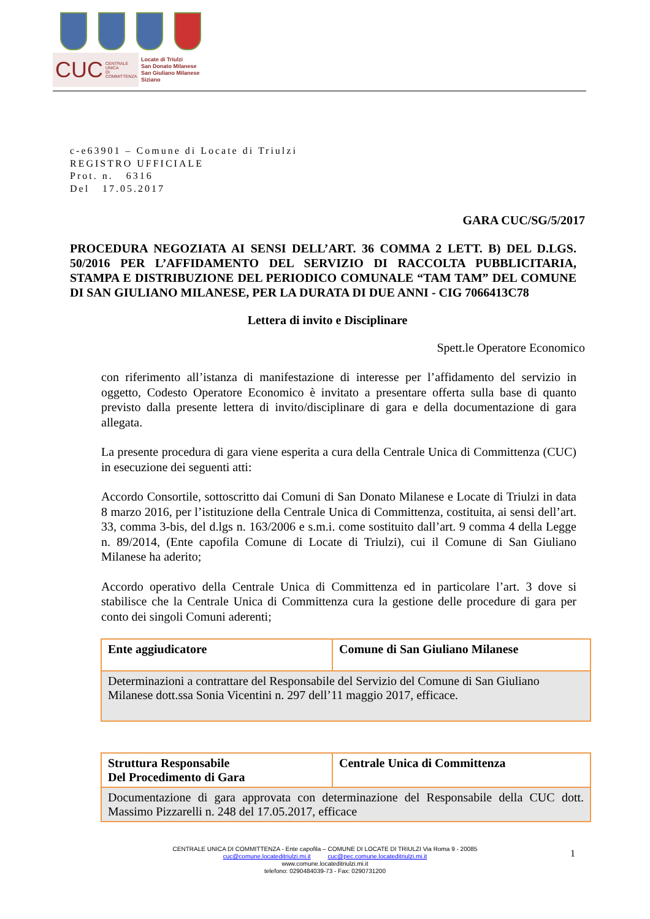CUC CENTRALE UNICA
DI COMMITTENZA
Locate di Triulzi
San Donato Milanese
San Giuliano Milanese
Siziano
c-e63901 – Comune di Locate di Triulzi
REGISTRO UFFICIALE
Prot. n. 6316
Del 17.05.2017
GARA CUC/SG/5/2017
PROCEDURA NEGOZIATA AI SENSI DELL’ART. 36 COMMA 2 LETT. B) DEL D.LGS. 50/2016 PER L’AFFIDAMENTO DEL SERVIZIO DI RACCOLTA PUBBLICITARIA, STAMPA E DISTRIBUZIONE DEL PERIODICO COMUNALE “TAM TAM” DEL COMUNE DI SAN GIULIANO MILANESE, PER LA DURATA DI DUE ANNI - CIG 7066413C78
Lettera di invito e Disciplinare
Spett.le Operatore Economico
con riferimento all’istanza di manifestazione di interesse per l’affidamento del servizio in oggetto, Codesto Operatore Economico è invitato a presentare offerta sulla base di quanto previsto dalla presente lettera di invito/disciplinare di gara e della documentazione di gara allegata.
La presente procedura di gara viene esperita a cura della Centrale Unica di Committenza (CUC) in esecuzione dei seguenti atti:
Accordo Consortile, sottoscritto dai Comuni di San Donato Milanese e Locate di Triulzi in data 8 marzo 2016, per l’istituzione della Centrale Unica di Committenza, costituita, ai sensi dell’art. 33, comma 3-bis, del d.lgs n. 163/2006 e s.m.i. come sostituito dall’art. 9 comma 4 della Legge n. 89/2014, (Ente capofila Comune di Locate di Triulzi), cui il Comune di San Giuliano Milanese ha aderito;
Accordo operativo della Centrale Unica di Committenza ed in particolare l’art. 3 dove si stabilisce che la Centrale Unica di Committenza cura la gestione delle procedure di gara per conto dei singoli Comuni aderenti;
| Ente aggiudicatore | Comune di San Giuliano Milanese |
| Determinazioni a contrattare del Responsabile del Servizio del Comune di San Giuliano Milanese dott.ssa Sonia Vicentini n. 297 dell’11 maggio 2017, efficace. | |
| Struttura Responsabile Del Procedimento di Gara | Centrale Unica di Committenza |
| Documentazione di gara approvata con determinazione del Responsabile della CUC dott. Massimo Pizzarelli n. 248 del 17.05.2017, efficace | |
CENTRALE UNICA DI COMMITTENZA - Ente capofila – COMUNE DI LOCATE DI TRIULZI Via Roma 9 - 20085
cuc@comune.locateditriulzi.mi.it cuc@pec.comune.locateditriulzi.mi.it
www.comune.locateditriulzi.mi.it
telefono: 0290484039-73 - Fax: 0290731200
1